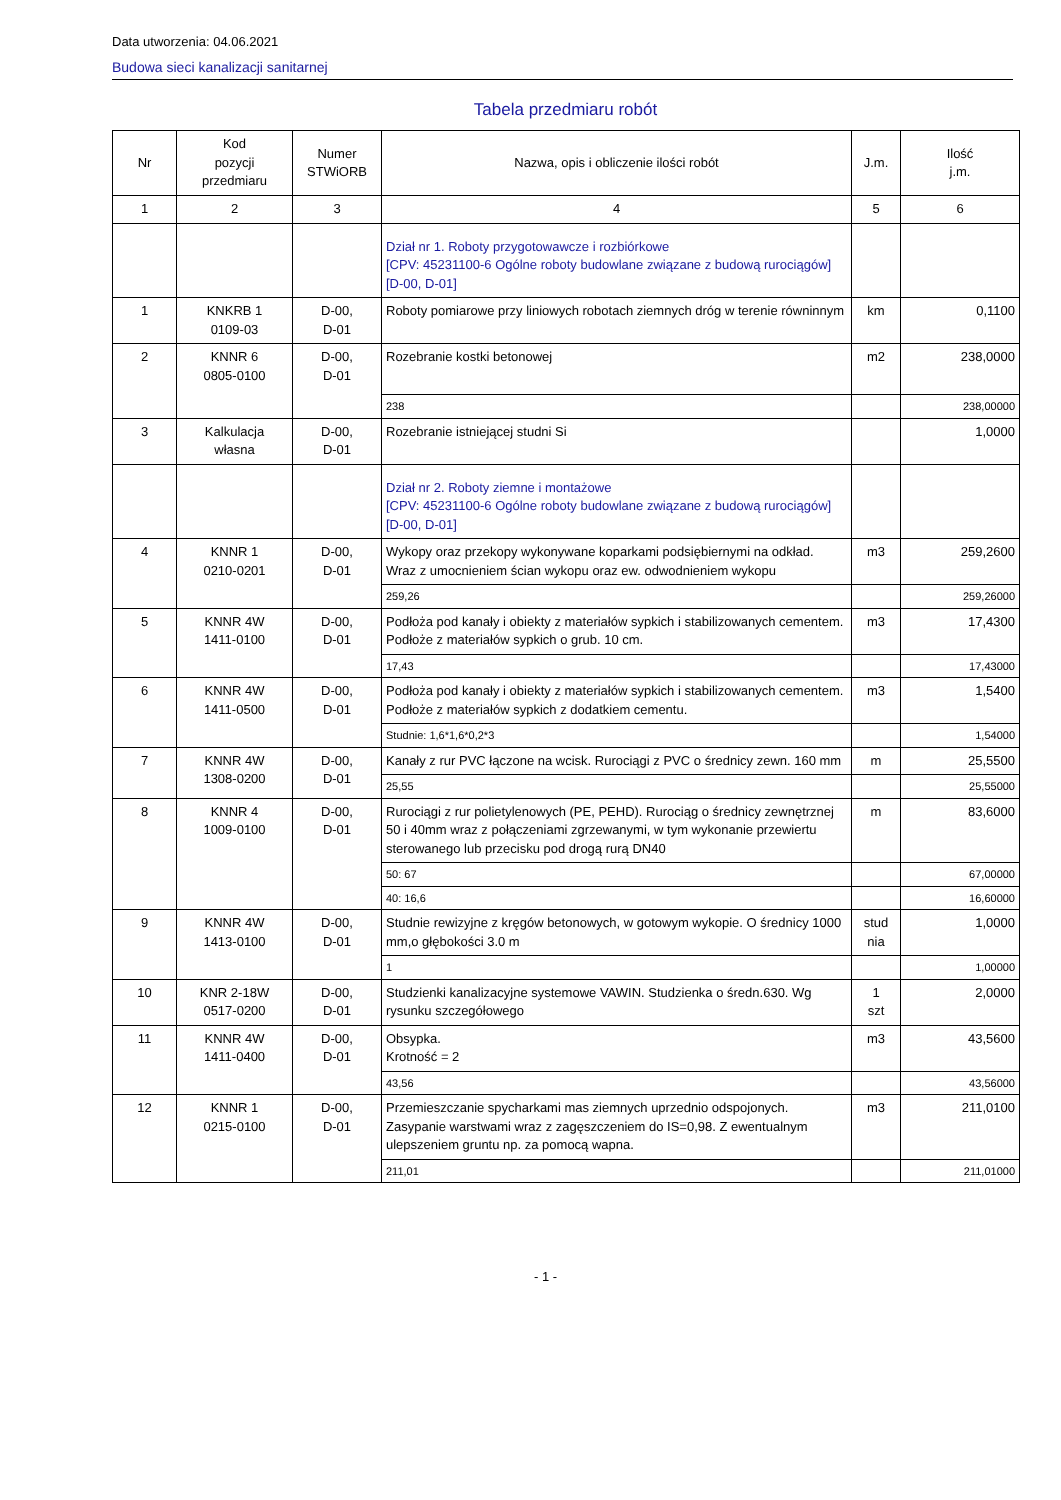Data utworzenia: 04.06.2021
Budowa sieci kanalizacji sanitarnej
Tabela przedmiaru robót
| Nr | Kod pozycji przedmiaru | Numer STWiORB | Nazwa, opis i obliczenie ilości robót | J.m. | Ilość j.m. |
| --- | --- | --- | --- | --- | --- |
| 1 | 2 | 3 | 4 | 5 | 6 |
| | | | Dział nr 1. Roboty przygotowawcze i rozbiórkowe [CPV: 45231100-6 Ogólne roboty budowlane związane z budową rurociągów] [D-00, D-01] | | |
| 1 | KNKRB 1 0109-03 | D-00, D-01 | Roboty pomiarowe przy liniowych robotach ziemnych dróg w terenie równinnym | km | 0,1100 |
| 2 | KNNR 6 0805-0100 | D-00, D-01 | Rozebranie kostki betonowej | m2 | 238,0000 |
| | | | 238 | | 238,00000 |
| 3 | Kalkulacja własna | D-00, D-01 | Rozebranie istniejącej studni Si | | 1,0000 |
| | | | Dział nr 2. Roboty ziemne i montażowe [CPV: 45231100-6 Ogólne roboty budowlane związane z budową rurociągów] [D-00, D-01] | | |
| 4 | KNNR 1 0210-0201 | D-00, D-01 | Wykopy oraz przekopy wykonywane koparkami podsiębiernymi na odkład. Wraz z umocnieniem ścian wykopu oraz ew. odwodnieniem wykopu | m3 | 259,2600 |
| | | | 259,26 | | 259,26000 |
| 5 | KNNR 4W 1411-0100 | D-00, D-01 | Podłoża pod kanały i obiekty z materiałów sypkich i stabilizowanych cementem. Podłoże z materiałów sypkich o grub. 10 cm. | m3 | 17,4300 |
| | | | 17,43 | | 17,43000 |
| 6 | KNNR 4W 1411-0500 | D-00, D-01 | Podłoża pod kanały i obiekty z materiałów sypkich i stabilizowanych cementem. Podłoże z materiałów sypkich z dodatkiem cementu. | m3 | 1,5400 |
| | | | Studnie: 1,6*1,6*0,2*3 | | 1,54000 |
| 7 | KNNR 4W 1308-0200 | D-00, D-01 | Kanały z rur PVC łączone na wcisk. Rurociągi z PVC o średnicy zewn. 160 mm | m | 25,5500 |
| | | | 25,55 | | 25,55000 |
| 8 | KNNR 4 1009-0100 | D-00, D-01 | Rurociągi z rur polietylenowych (PE, PEHD). Rurociąg o średnicy zewnętrznej 50 i 40mm wraz z połączeniami zgrzewanymi, w tym wykonanie przewiertu sterowanego lub przecisku pod drogą rurą DN40 | m | 83,6000 |
| | | | 50: 67 | | 67,00000 |
| | | | 40: 16,6 | | 16,60000 |
| 9 | KNNR 4W 1413-0100 | D-00, D-01 | Studnie rewizyjne z kręgów betonowych, w gotowym wykopie. O średnicy 1000 mm,o głębokości 3.0 m | stud nia | 1,0000 |
| | | | 1 | | 1,00000 |
| 10 | KNR 2-18W 0517-0200 | D-00, D-01 | Studzienki kanalizacyjne systemowe VAWIN. Studzienka o średn.630. Wg rysunku szczegółowego | 1 szt | 2,0000 |
| 11 | KNNR 4W 1411-0400 | D-00, D-01 | Obsypka. Krotność = 2 | m3 | 43,5600 |
| | | | 43,56 | | 43,56000 |
| 12 | KNNR 1 0215-0100 | D-00, D-01 | Przemieszczanie spycharkami mas ziemnych uprzednio odspojonych. Zasypanie warstwami wraz z zagęszczeniem do IS=0,98. Z ewentualnym ulepszeniem gruntu np. za pomocą wapna. | m3 | 211,0100 |
| | | | 211,01 | | 211,01000 |
- 1 -